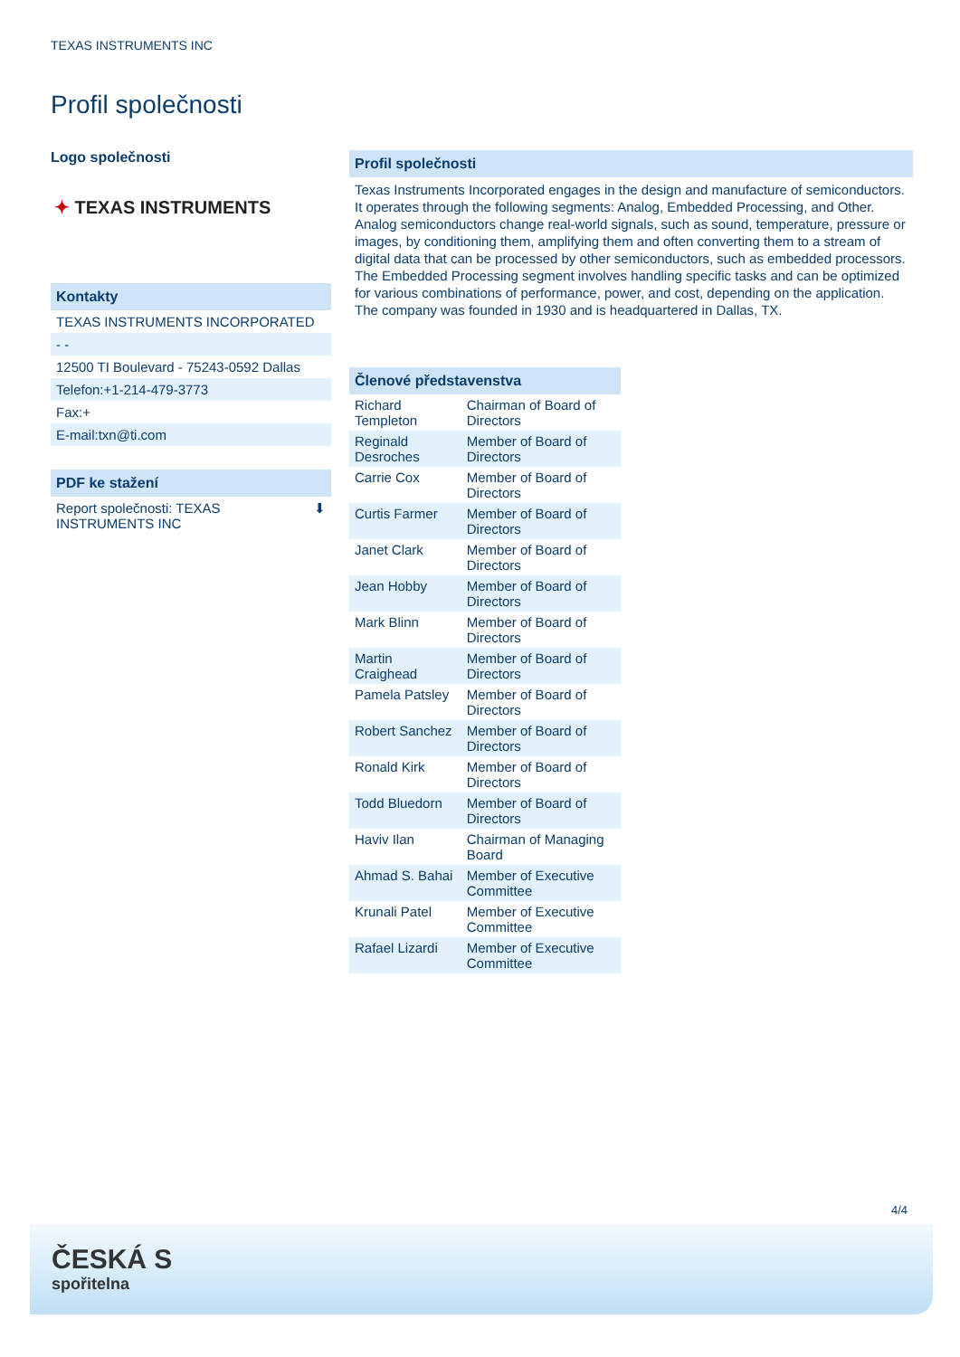TEXAS INSTRUMENTS INC
Profil společnosti
Logo společnosti
✦ TEXAS INSTRUMENTS
Kontakty
TEXAS INSTRUMENTS INCORPORATED
- -
12500 TI Boulevard - 75243-0592 Dallas
Telefon:+1-214-479-3773
Fax:+
E-mail:txn@ti.com
PDF ke stažení
Report společnosti: TEXAS
INSTRUMENTS INC ⬇
Profil společnosti
Texas Instruments Incorporated engages in the design and manufacture of semiconductors. It operates through the following segments: Analog, Embedded Processing, and Other. Analog semiconductors change real-world signals, such as sound, temperature, pressure or images, by conditioning them, amplifying them and often converting them to a stream of digital data that can be processed by other semiconductors, such as embedded processors. The Embedded Processing segment involves handling specific tasks and can be optimized for various combinations of performance, power, and cost, depending on the application. The company was founded in 1930 and is headquartered in Dallas, TX.
Členové představenstva
| Richard Templeton | Chairman of Board of Directors |
| Reginald Desroches | Member of Board of Directors |
| Carrie Cox | Member of Board of Directors |
| Curtis Farmer | Member of Board of Directors |
| Janet Clark | Member of Board of Directors |
| Jean Hobby | Member of Board of Directors |
| Mark Blinn | Member of Board of Directors |
| Martin Craighead | Member of Board of Directors |
| Pamela Patsley | Member of Board of Directors |
| Robert Sanchez | Member of Board of Directors |
| Ronald Kirk | Member of Board of Directors |
| Todd Bluedorn | Member of Board of Directors |
| Haviv Ilan | Chairman of Managing Board |
| Ahmad S. Bahai | Member of Executive Committee |
| Krunali Patel | Member of Executive Committee |
| Rafael Lizardi | Member of Executive Committee |
4/4
ČESKÁ S
spořitelna